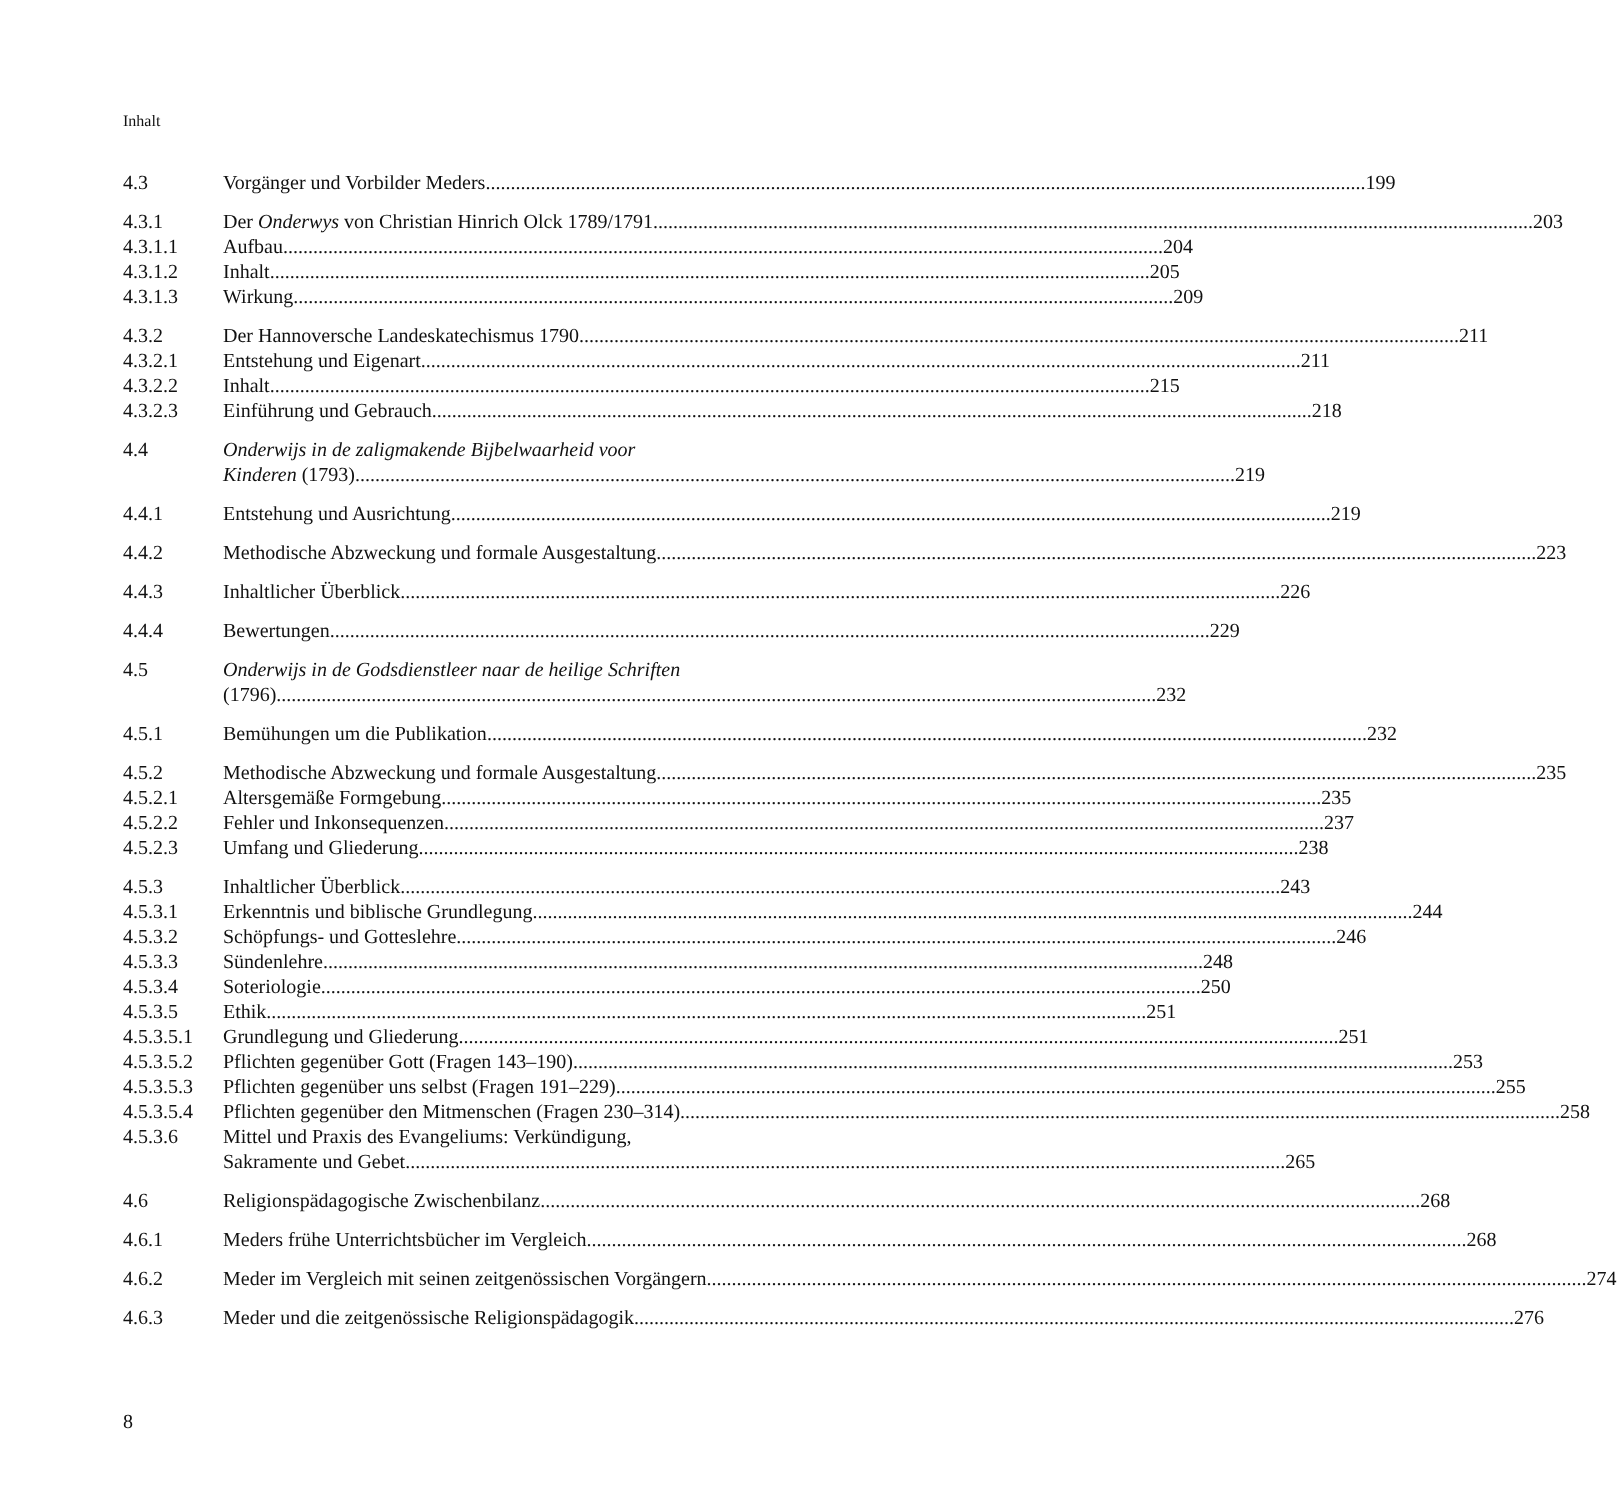Inhalt
4.3 Vorgänger und Vorbilder Meders 199
4.3.1 Der Onderwys von Christian Hinrich Olck 1789/1791 203
4.3.1.1 Aufbau 204
4.3.1.2 Inhalt 205
4.3.1.3 Wirkung 209
4.3.2 Der Hannoversche Landeskatechismus 1790 211
4.3.2.1 Entstehung und Eigenart 211
4.3.2.2 Inhalt 215
4.3.2.3 Einführung und Gebrauch 218
4.4 Onderwijs in de zaligmakende Bijbelwaarheid voor
Kinderen (1793) 219
4.4.1 Entstehung und Ausrichtung 219
4.4.2 Methodische Abzweckung und formale Ausgestaltung 223
4.4.3 Inhaltlicher Überblick 226
4.4.4 Bewertungen 229
4.5 Onderwijs in de Godsdienstleer naar de heilige Schriften
(1796) 232
4.5.1 Bemühungen um die Publikation 232
4.5.2 Methodische Abzweckung und formale Ausgestaltung 235
4.5.2.1 Altersgemäße Formgebung 235
4.5.2.2 Fehler und Inkonsequenzen 237
4.5.2.3 Umfang und Gliederung 238
4.5.3 Inhaltlicher Überblick 243
4.5.3.1 Erkenntnis und biblische Grundlegung 244
4.5.3.2 Schöpfungs- und Gotteslehre 246
4.5.3.3 Sündenlehre 248
4.5.3.4 Soteriologie 250
4.5.3.5 Ethik 251
4.5.3.5.1 Grundlegung und Gliederung 251
4.5.3.5.2 Pflichten gegenüber Gott (Fragen 143–190) 253
4.5.3.5.3 Pflichten gegenüber uns selbst (Fragen 191–229) 255
4.5.3.5.4 Pflichten gegenüber den Mitmenschen (Fragen 230–314) 258
4.5.3.6 Mittel und Praxis des Evangeliums: Verkündigung,
Sakramente und Gebet 265
4.6 Religionspädagogische Zwischenbilanz 268
4.6.1 Meders frühe Unterrichtsbücher im Vergleich 268
4.6.2 Meder im Vergleich mit seinen zeitgenössischen Vorgängern 274
4.6.3 Meder und die zeitgenössische Religionspädagogik 276
8